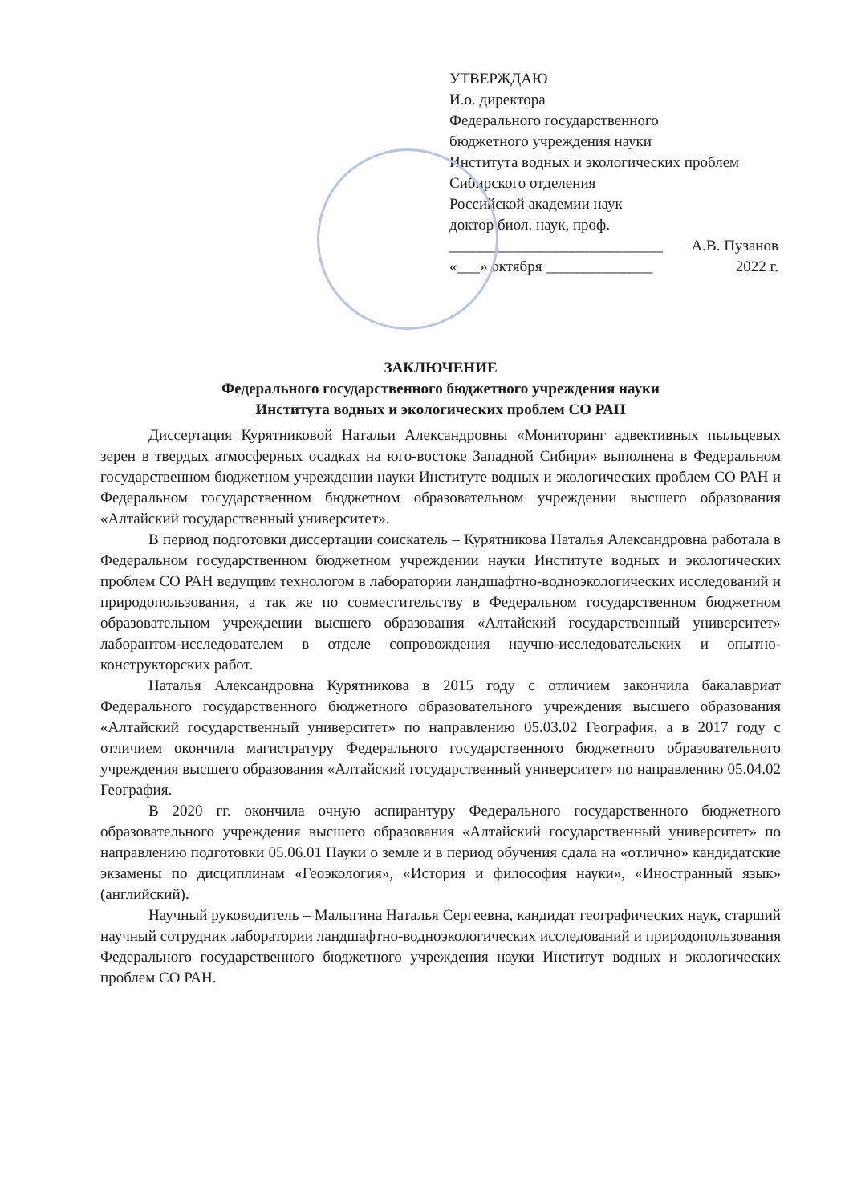УТВЕРЖДАЮ
И.о. директора
Федерального государственного
бюджетного учреждения науки
Института водных и экологических проблем
Сибирского отделения
Российской академии наук
доктор биол. наук, проф.
____________________________ А.В. Пузанов
«___» октября ______________ 2022 г.
ЗАКЛЮЧЕНИЕ
Федерального государственного бюджетного учреждения науки
Института водных и экологических проблем СО РАН
Диссертация Курятниковой Натальи Александровны «Мониторинг адвективных пыльцевых зерен в твердых атмосферных осадках на юго-востоке Западной Сибири» выполнена в Федеральном государственном бюджетном учреждении науки Институте водных и экологических проблем СО РАН и Федеральном государственном бюджетном образовательном учреждении высшего образования «Алтайский государственный университет».
В период подготовки диссертации соискатель – Курятникова Наталья Александровна работала в Федеральном государственном бюджетном учреждении науки Институте водных и экологических проблем СО РАН ведущим технологом в лаборатории ландшафтно-водноэкологических исследований и природопользования, а так же по совместительству в Федеральном государственном бюджетном образовательном учреждении высшего образования «Алтайский государственный университет» лаборантом-исследователем в отделе сопровождения научно-исследовательских и опытно-конструкторских работ.
Наталья Александровна Курятникова в 2015 году с отличием закончила бакалавриат Федерального государственного бюджетного образовательного учреждения высшего образования «Алтайский государственный университет» по направлению 05.03.02 География, а в 2017 году с отличием окончила магистратуру Федерального государственного бюджетного образовательного учреждения высшего образования «Алтайский государственный университет» по направлению 05.04.02 География.
В 2020 гг. окончила очную аспирантуру Федерального государственного бюджетного образовательного учреждения высшего образования «Алтайский государственный университет» по направлению подготовки 05.06.01 Науки о земле и в период обучения сдала на «отлично» кандидатские экзамены по дисциплинам «Геоэкология», «История и философия науки», «Иностранный язык» (английский).
Научный руководитель – Малыгина Наталья Сергеевна, кандидат географических наук, старший научный сотрудник лаборатории ландшафтно-водноэкологических исследований и природопользования Федерального государственного бюджетного учреждения науки Институт водных и экологических проблем СО РАН.